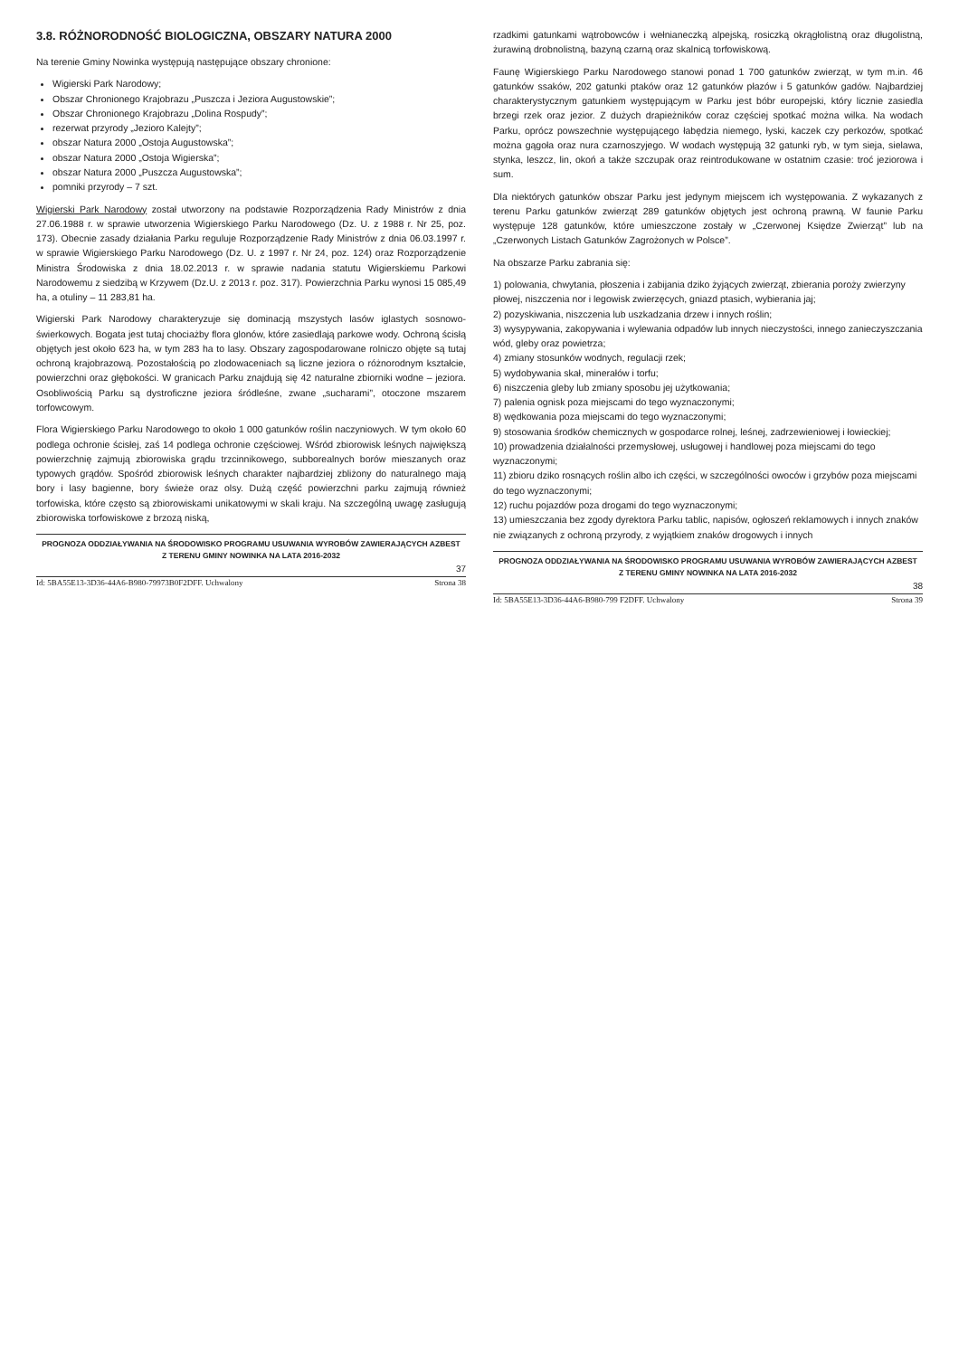3.8. RÓŻNORODNOŚĆ BIOLOGICZNA, OBSZARY NATURA 2000
Na terenie Gminy Nowinka występują następujące obszary chronione:
Wigierski Park Narodowy;
Obszar Chronionego Krajobrazu „Puszcza i Jeziora Augustowskie”;
Obszar Chronionego Krajobrazu „Dolina Rospudy”;
rezerwat przyrody „Jezioro Kalejty”;
obszar Natura 2000 „Ostoja Augustowska”;
obszar Natura 2000 „Ostoja Wigierska”;
obszar Natura 2000 „Puszcza Augustowska”;
pomniki przyrody – 7 szt.
Wigierski Park Narodowy został utworzony na podstawie Rozporządzenia Rady Ministrów z dnia 27.06.1988 r. w sprawie utworzenia Wigierskiego Parku Narodowego (Dz. U. z 1988 r. Nr 25, poz. 173). Obecnie zasady działania Parku reguluje Rozporządzenie Rady Ministrów z dnia 06.03.1997 r. w sprawie Wigierskiego Parku Narodowego (Dz. U. z 1997 r. Nr 24, poz. 124) oraz Rozporządzenie Ministra Środowiska z dnia 18.02.2013 r. w sprawie nadania statutu Wigierskiemu Parkowi Narodowemu z siedzibą w Krzywem (Dz.U. z 2013 r. poz. 317). Powierzchnia Parku wynosi 15 085,49 ha, a otuliny – 11 283,81 ha.
Wigierski Park Narodowy charakteryzuje się dominacją mszystych lasów iglastych sosnowo-świerkowych. Bogata jest tutaj chociażby flora glonów, które zasiedlają parkowe wody. Ochroną ścisłą objętych jest około 623 ha, w tym 283 ha to lasy. Obszary zagospodarowane rolniczo objęte są tutaj ochroną krajobrazową. Pozostałością po zlodowaceniach są liczne jeziora o różnorodnym kształcie, powierzchni oraz głębokości. W granicach Parku znajdują się 42 naturalne zbiorniki wodne – jeziora. Osobliwością Parku są dystroficzne jeziora śródleśne, zwane „sucharami”, otoczone mszarem torfowcowym.
Flora Wigierskiego Parku Narodowego to około 1 000 gatunków roślin naczyniowych. W tym około 60 podlega ochronie ścisłej, zaś 14 podlega ochronie częściowej. Wśród zbiorowisk leśnych największą powierzchnię zajmują zbiorowiska grądu trzcinnikowego, subborealnych borów mieszanych oraz typowych grądów. Spośród zbiorowisk leśnych charakter najbardziej zbliżony do naturalnego mają bory i lasy bagienne, bory świeże oraz olsy. Dużą część powierzchni parku zajmują również torfowiska, które często są zbiorowiskami unikatowymi w skali kraju. Na szczególną uwagę zasługują zbiorowiska torfowiskowe z brzozą niską,
PROGNOZA ODDZIAŁYWANIA NA ŚRODOWISKO PROGRAMU USUWANIA WYROBÓW ZAWIERAJĄCYCH AZBEST
Z TERENU GMINY NOWINKA NA LATA 2016-2032
37
Id: 5BA55E13-3D36-44A6-B980-79973B0F2DFF. Uchwalony Strona 38
rzadkimi gatunkami wątrobowców i wełnianeczką alpejską, rosiczką okrągłolistną oraz długolistną, żurawiną drobnolistną, bazyną czarną oraz skalnicą torfowiskową.
Faunę Wigierskiego Parku Narodowego stanowi ponad 1 700 gatunków zwierząt, w tym m.in. 46 gatunków ssaków, 202 gatunki ptaków oraz 12 gatunków płazów i 5 gatunków gadów. Najbardziej charakterystycznym gatunkiem występującym w Parku jest bóbr europejski, który licznie zasiedla brzegi rzek oraz jezior. Z dużych drapieżników coraz częściej spotkać można wilka. Na wodach Parku, oprócz powszechnie występującego łabędzia niemego, łyski, kaczek czy perkozów, spotkać można gągoła oraz nura czarnoszyjego. W wodach występują 32 gatunki ryb, w tym sieja, sielawa, stynka, leszcz, lin, okoń a także szczupak oraz reintrodukowane w ostatnim czasie: troć jeziorowa i sum.
Dla niektórych gatunków obszar Parku jest jedynym miejscem ich występowania. Z wykazanych z terenu Parku gatunków zwierząt 289 gatunków objętych jest ochroną prawną. W faunie Parku występuje 128 gatunków, które umieszczone zostały w „Czerwonej Księdze Zwierząt” lub na „Czerwonych Listach Gatunków Zagrożonych w Polsce”.
Na obszarze Parku zabrania się:
1) polowania, chwytania, płoszenia i zabijania dziko żyjących zwierząt, zbierania poroży zwierzyny płowej, niszczenia nor i legowisk zwierzęcych, gniazd ptasich, wybierania jaj;
2) pozyskiwania, niszczenia lub uszkadzania drzew i innych roślin;
3) wysypywania, zakopywania i wylewania odpadów lub innych nieczystości, innego zanieczyszczania wód, gleby oraz powietrza;
4) zmiany stosunków wodnych, regulacji rzek;
5) wydobywania skał, minerałów i torfu;
6) niszczenia gleby lub zmiany sposobu jej użytkowania;
7) palenia ognisk poza miejscami do tego wyznaczonymi;
8) wędkowania poza miejscami do tego wyznaczonymi;
9) stosowania środków chemicznych w gospodarce rolnej, leśnej, zadrzewieniowej i łowieckiej;
10) prowadzenia działalności przemysłowej, usługowej i handlowej poza miejscami do tego wyznaczonymi;
11) zbioru dziko rosnących roślin albo ich części, w szczególności owoców i grzybów poza miejscami do tego wyznaczonymi;
12) ruchu pojazdów poza drogami do tego wyznaczonymi;
13) umieszczania bez zgody dyrektora Parku tablic, napisów, ogłoszeń reklamowych i innych znaków nie związanych z ochroną przyrody, z wyjątkiem znaków drogowych i innych
PROGNOZA ODDZIAŁYWANIA NA ŚRODOWISKO PROGRAMU USUWANIA WYROBÓW ZAWIERAJĄCYCH AZBEST
Z TERENU GMINY NOWINKA NA LATA 2016-2032
38
Id: 5BA55E13-3D36-44A6-B980-799 F2DFF. Uchwalony Strona 39